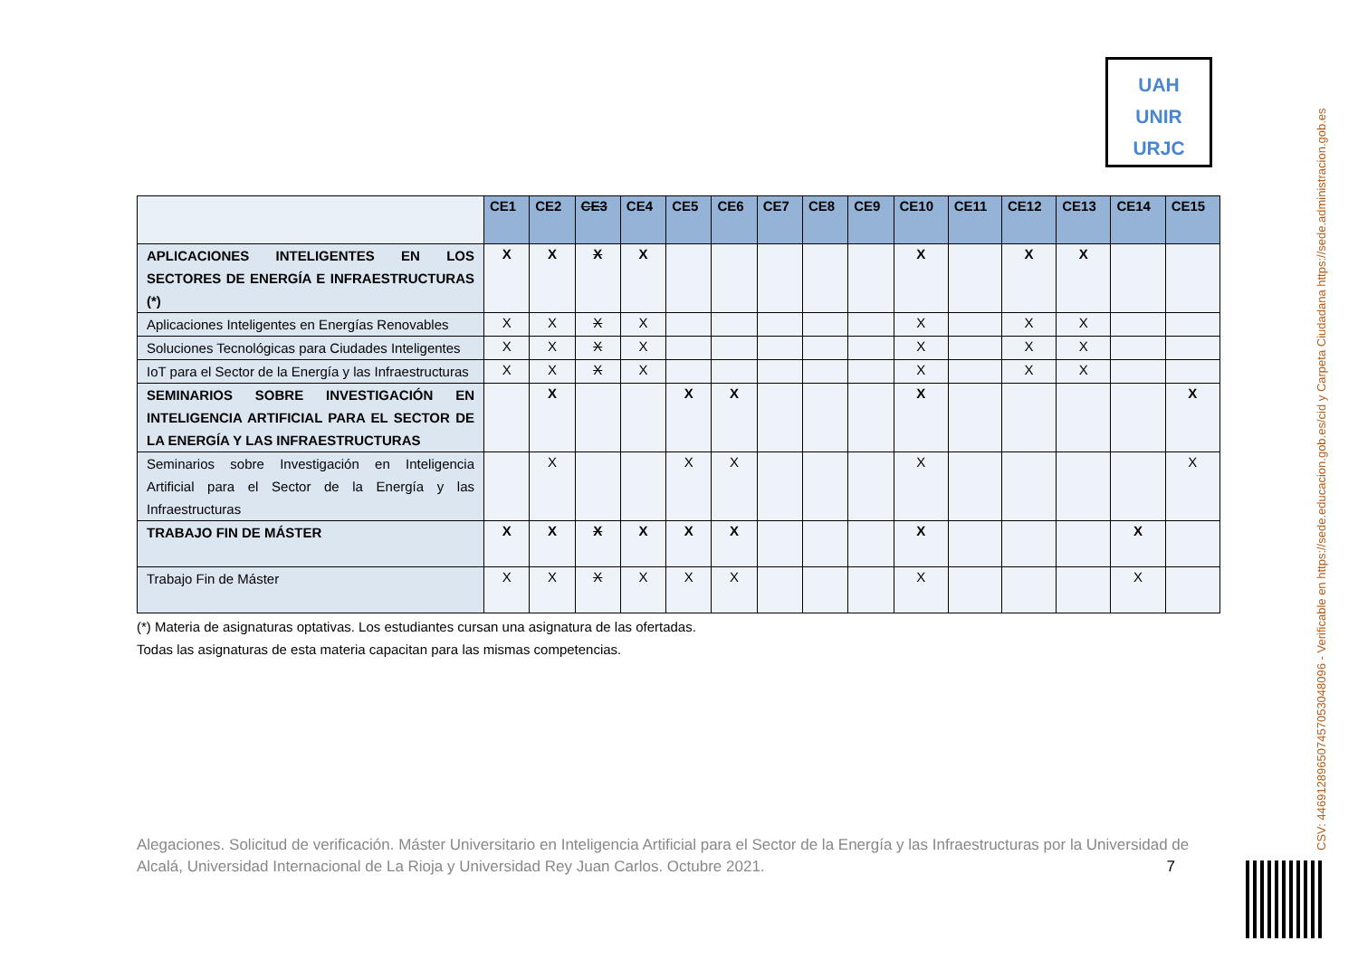UAH
UNIR
URJC
| | CE1 | CE2 | CE3 | CE4 | CE5 | CE6 | CE7 | CE8 | CE9 | CE10 | CE11 | CE12 | CE13 | CE14 | CE15 |
| --- | --- | --- | --- | --- | --- | --- | --- | --- | --- | --- | --- | --- | --- | --- | --- |
| APLICACIONES INTELIGENTES EN LOS SECTORES DE ENERGÍA E INFRAESTRUCTURAS (*) | X | X | X | X | | | | | | X | | X | X | | |
| Aplicaciones Inteligentes en Energías Renovables | X | X | X | X | | | | | | X | | X | X | | |
| Soluciones Tecnológicas para Ciudades Inteligentes | X | X | X | X | | | | | | X | | X | X | | |
| IoT para el Sector de la Energía y las Infraestructuras | X | X | X | X | | | | | | X | | X | X | | |
| SEMINARIOS SOBRE INVESTIGACIÓN EN INTELIGENCIA ARTIFICIAL PARA EL SECTOR DE LA ENERGÍA Y LAS INFRAESTRUCTURAS | | X | | | X | X | | | | X | | | | | X |
| Seminarios sobre Investigación en Inteligencia Artificial para el Sector de la Energía y las Infraestructuras | | X | | | X | X | | | | X | | | | | X |
| TRABAJO FIN DE MÁSTER | X | X | X | X | X | X | | | | X | | | | X | |
| Trabajo Fin de Máster | X | X | X | X | X | X | | | | X | | | | X | |
(*) Materia de asignaturas optativas. Los estudiantes cursan una asignatura de las ofertadas.
Todas las asignaturas de esta materia capacitan para las mismas competencias.
Alegaciones. Solicitud de verificación. Máster Universitario en Inteligencia Artificial para el Sector de la Energía y las Infraestructuras por la Universidad de Alcalá, Universidad Internacional de La Rioja y Universidad Rey Juan Carlos. Octubre 2021. 7
CSV: 446912896507457053048096 - Verificable en https://sede.educacion.gob.es/cid y Carpeta Ciudadana https://sede.administracion.gob.es